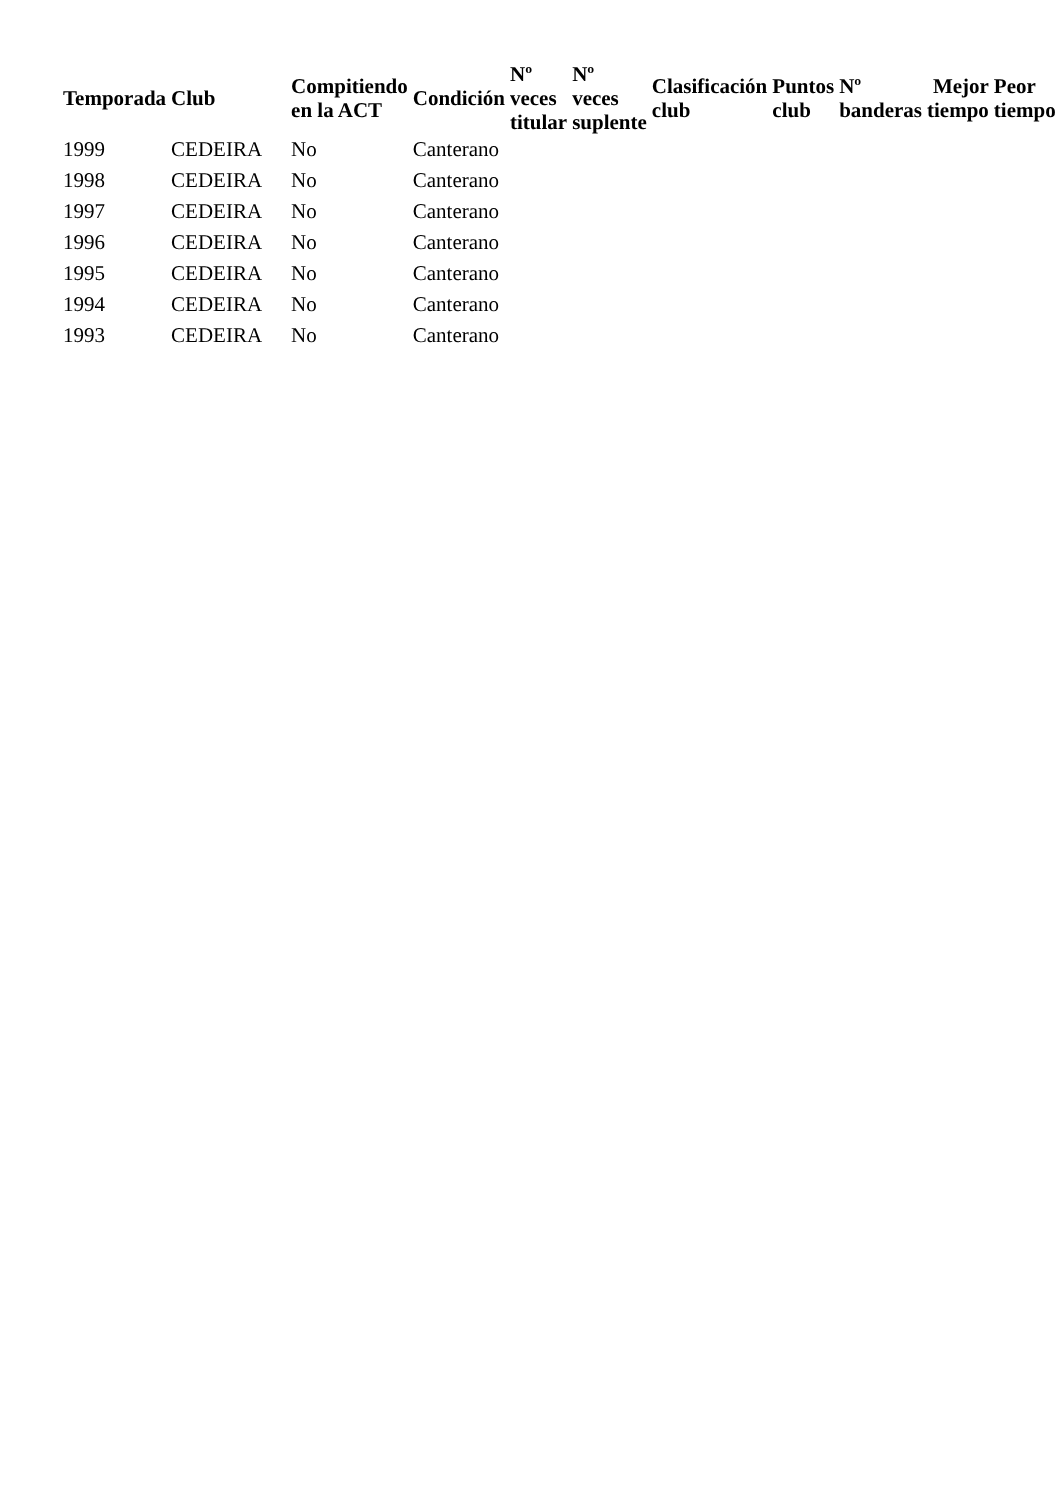| Temporada | Club | Compitiendo en la ACT | Condición | Nº veces titular | Nº veces suplente | Clasificación club | Puntos club | Nº banderas | Mejor tiempo | Peor tiempo |
| --- | --- | --- | --- | --- | --- | --- | --- | --- | --- | --- |
| 1999 | CEDEIRA | No | Canterano | | | | | | | |
| 1998 | CEDEIRA | No | Canterano | | | | | | | |
| 1997 | CEDEIRA | No | Canterano | | | | | | | |
| 1996 | CEDEIRA | No | Canterano | | | | | | | |
| 1995 | CEDEIRA | No | Canterano | | | | | | | |
| 1994 | CEDEIRA | No | Canterano | | | | | | | |
| 1993 | CEDEIRA | No | Canterano | | | | | | | |